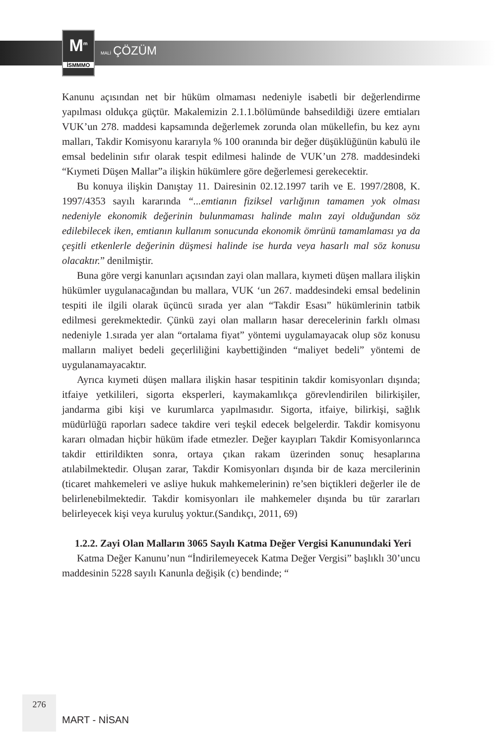M<sup>m</sup>
İSMMMO
MALİ ÇÖZÜM
Kanunu açısından net bir hüküm olmaması nedeniyle isabetli bir değerlendirme yapılması oldukça güçtür. Makalemizin 2.1.1.bölümünde bahsedildiği üzere emtiaları VUK’un 278. maddesi kapsamında değerlemek zorunda olan mükellefin, bu kez aynı malları, Takdir Komisyonu kararıyla % 100 oranında bir değer düşüklüğünün kabulü ile emsal bedelinin sıfır olarak tespit edilmesi halinde de VUK’un 278. maddesindeki “Kıymeti Düşen Mallar”a ilişkin hükümlere göre değerlemesi gerekecektir.
Bu konuya ilişkin Danıştay 11. Dairesinin 02.12.1997 tarih ve E. 1997/2808, K. 1997/4353 sayılı kararında “...emtianın fiziksel varlığının tamamen yok olması nedeniyle ekonomik değerinin bulunmaması halinde malın zayi olduğundan söz edilebilecek iken, emtianın kullanım sonucunda ekonomik ömrünü tamamlaması ya da çeşitli etkenlerle değerinin düşmesi halinde ise hurda veya hasarlı mal söz konusu olacaktır.” denilmiştir.
Buna göre vergi kanunları açısından zayi olan mallara, kıymeti düşen mallara ilişkin hükümler uygulanacağından bu mallara, VUK ‘un 267. maddesindeki emsal bedelinin tespiti ile ilgili olarak üçüncü sırada yer alan “Takdir Esası” hükümlerinin tatbik edilmesi gerekmektedir. Çünkü zayi olan malların hasar derecelerinin farklı olması nedeniyle 1.sırada yer alan “ortalama fiyat” yöntemi uygulamayacak olup söz konusu malların maliyet bedeli geçerliliğini kaybettiğinden “maliyet bedeli” yöntemi de uygulanamayacaktır.
Ayrıca kıymeti düşen mallara ilişkin hasar tespitinin takdir komisyonları dışında; itfaiye yetkilileri, sigorta eksperleri, kaymakamlıkça görevlendirilen bilirkişiler, jandarma gibi kişi ve kurumlarca yapılmasıdır. Sigorta, itfaiye, bilirkişi, sağlık müdürlüğü raporları sadece takdire veri teşkil edecek belgelerdir. Takdir komisyonu kararı olmadan hiçbir hüküm ifade etmezler. Değer kayıpları Takdir Komisyonlarınca takdir ettirildikten sonra, ortaya çıkan rakam üzerinden sonuç hesaplarına atılabilmektedir. Oluşan zarar, Takdir Komisyonları dışında bir de kaza mercilerinin (ticaret mahkemeleri ve asliye hukuk mahkemelerinin) re’sen biçtikleri değerler ile de belirlenebilmektedir. Takdir komisyonları ile mahkemeler dışında bu tür zararları belirleyecek kişi veya kuruluş yoktur.(Sandıkçı, 2011, 69)
1.2.2. Zayi Olan Malların 3065 Sayılı Katma Değer Vergisi Kanunundaki Yeri
Katma Değer Kanunu’nun “İndirilemeyecek Katma Değer Vergisi” başlıklı 30’uncu maddesinin 5228 sayılı Kanunla değişik (c) bendinde; “
276
MART - NİSAN